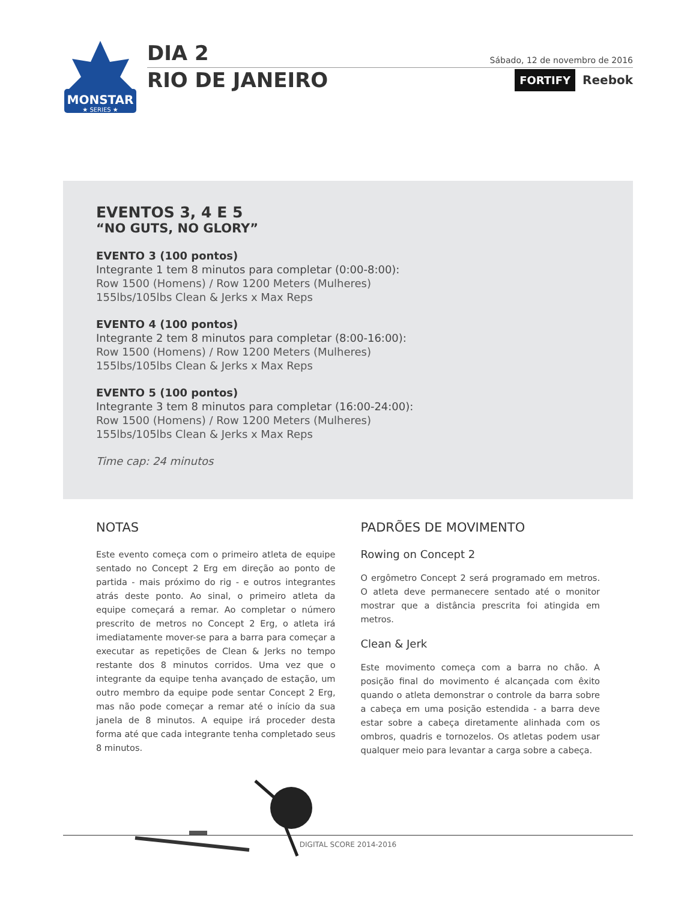MONSTAR
★ SERIES ★
DIA 2 Sábado, 12 de novembro de 2016
RIO DE JANEIRO FORTIFY Reebok
EVENTOS 3, 4 E 5
“NO GUTS, NO GLORY”
EVENTO 3 (100 pontos)
Integrante 1 tem 8 minutos para completar (0:00-8:00):
Row 1500 (Homens) / Row 1200 Meters (Mulheres)
155lbs/105lbs Clean & Jerks x Max Reps
EVENTO 4 (100 pontos)
Integrante 2 tem 8 minutos para completar (8:00-16:00):
Row 1500 (Homens) / Row 1200 Meters (Mulheres)
155lbs/105lbs Clean & Jerks x Max Reps
EVENTO 5 (100 pontos)
Integrante 3 tem 8 minutos para completar (16:00-24:00):
Row 1500 (Homens) / Row 1200 Meters (Mulheres)
155lbs/105lbs Clean & Jerks x Max Reps
Time cap: 24 minutos
NOTAS
Este evento começa com o primeiro atleta de equipe sentado no Concept 2 Erg em direção ao ponto de partida - mais próximo do rig - e outros integrantes atrás deste ponto. Ao sinal, o primeiro atleta da equipe começará a remar. Ao completar o número prescrito de metros no Concept 2 Erg, o atleta irá imediatamente mover-se para a barra para começar a executar as repetições de Clean & Jerks no tempo restante dos 8 minutos corridos. Uma vez que o integrante da equipe tenha avançado de estação, um outro membro da equipe pode sentar Concept 2 Erg, mas não pode começar a remar até o início da sua janela de 8 minutos. A equipe irá proceder desta forma até que cada integrante tenha completado seus 8 minutos.
PADRÕES DE MOVIMENTO
Rowing on Concept 2
O ergômetro Concept 2 será programado em metros. O atleta deve permanecere sentado até o monitor mostrar que a distância prescrita foi atingida em metros.
Clean & Jerk
Este movimento começa com a barra no chão. A posição final do movimento é alcançada com êxito quando o atleta demonstrar o controle da barra sobre a cabeça em uma posição estendida - a barra deve estar sobre a cabeça diretamente alinhada com os ombros, quadris e tornozelos. Os atletas podem usar qualquer meio para levantar a carga sobre a cabeça.
DIGITAL SCORE 2014-2016